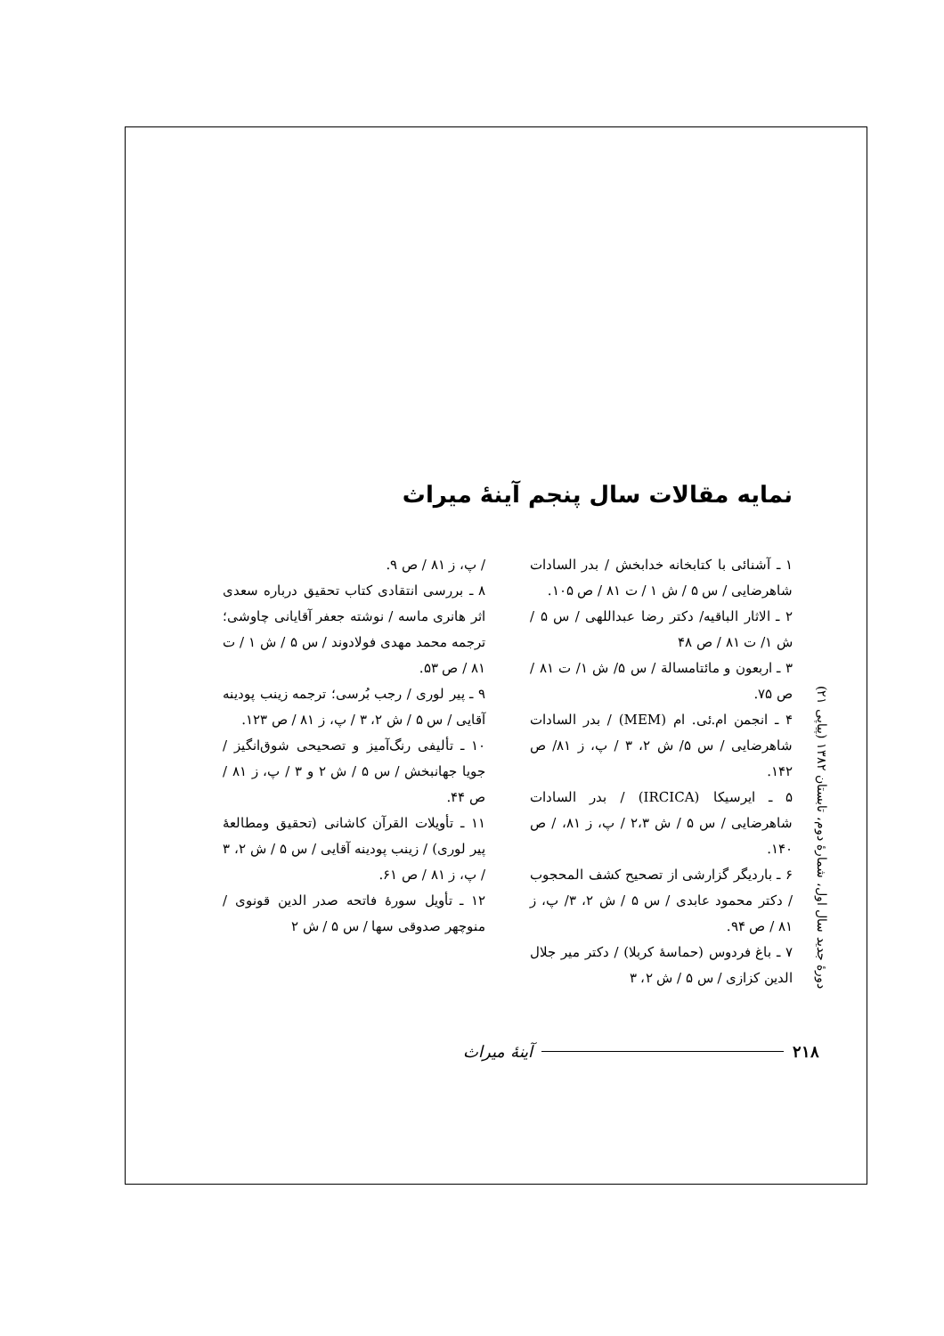دورهٔ جدید سال اول، شمارهٔ دوم، تابستان ۱۳۸۲ (پیاپی ۲۱)
نمایه مقالات سال پنجم آینهٔ میراث
۱ ـ آشنائی با کتابخانه خدابخش / بدر السادات شاهرضایی / س ۵ / ش ۱ / ت ۸۱ / ص ۱۰۵.
۲ ـ الاثار الباقیه/ دکتر رضا عبداللهی / س ۵ / ش ۱/ ت ۸۱ / ص ۴۸
۳ ـ اربعون و مائتامسالة / س ۵/ ش ۱/ ت ۸۱ / ص ۷۵.
۴ ـ انجمن ام.ئی. ام (MEM) / بدر السادات شاهرضایی / س ۵/ ش ۲، ۳ / پ، ز ۸۱/ ص ۱۴۲.
۵ ـ ایرسیکا (IRCICA) / بدر السادات شاهرضایی / س ۵ / ش ۲،۳ / پ، ز ۸۱، / ص ۱۴۰.
۶ ـ باردیگر گزارشی از تصحیح کشف المحجوب / دکتر محمود عابدی / س ۵ / ش ۲، ۳/ پ، ز ۸۱ / ص ۹۴.
۷ ـ باغ فردوس (حماسهٔ کربلا) / دکتر میر جلال الدین کزازی / س ۵ / ش ۲، ۳
/ پ، ز ۸۱ / ص ۹.
۸ ـ بررسی انتقادی کتاب تحقیق درباره سعدی اثر هانری ماسه / نوشته جعفر آقایانی چاوشی؛ ترجمه محمد مهدی فولادوند / س ۵ / ش ۱ / ت ۸۱ / ص ۵۳.
۹ ـ پیر لوری / رجب بُرسی؛ ترجمه زینب پودینه آقایی / س ۵ / ش ۲، ۳ / پ، ز ۸۱ / ص ۱۲۳.
۱۰ ـ تألیفی رنگ‌آمیز و تصحیحی شوق‌انگیز / جویا جهانبخش / س ۵ / ش ۲ و ۳ / پ، ز ۸۱ / ص ۴۴.
۱۱ ـ تأویلات القرآن کاشانی (تحقیق ومطالعهٔ پیر لوری) / زینب پودینه آقایی / س ۵ / ش ۲، ۳ / پ، ز ۸۱ / ص ۶۱.
۱۲ ـ تأویل سورهٔ فاتحه صدر الدین قونوی / منوچهر صدوقی سها / س ۵ / ش ۲
۲۱۸ آینهٔ میراث